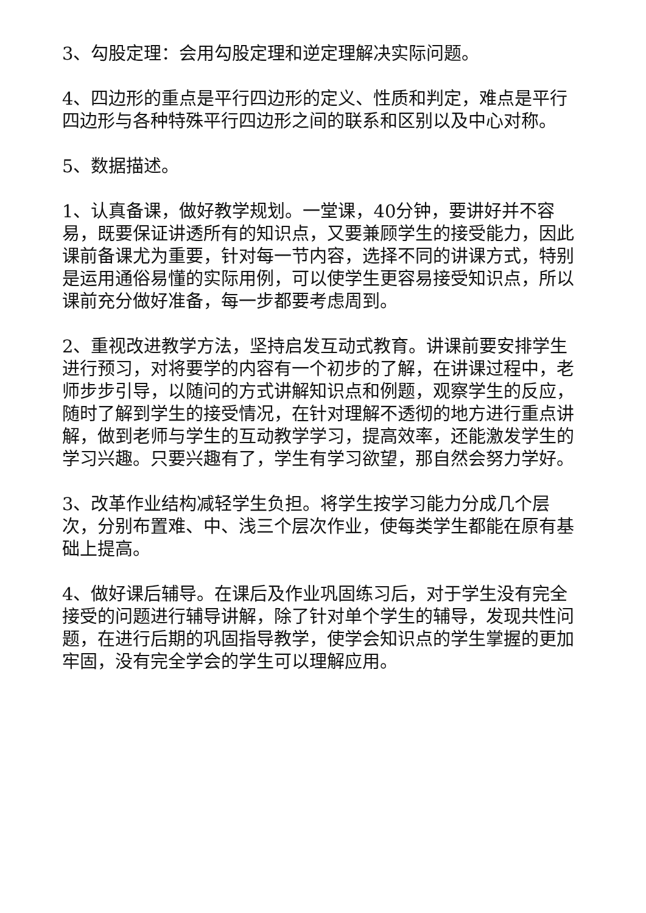3、勾股定理：会用勾股定理和逆定理解决实际问题。
4、四边形的重点是平行四边形的定义、性质和判定，难点是平行四边形与各种特殊平行四边形之间的联系和区别以及中心对称。
5、数据描述。
1、认真备课，做好教学规划。一堂课，40分钟，要讲好并不容易，既要保证讲透所有的知识点，又要兼顾学生的接受能力，因此课前备课尤为重要，针对每一节内容，选择不同的讲课方式，特别是运用通俗易懂的实际用例，可以使学生更容易接受知识点，所以课前充分做好准备，每一步都要考虑周到。
2、重视改进教学方法，坚持启发互动式教育。讲课前要安排学生进行预习，对将要学的内容有一个初步的了解，在讲课过程中，老师步步引导，以随问的方式讲解知识点和例题，观察学生的反应，随时了解到学生的接受情况，在针对理解不透彻的地方进行重点讲解，做到老师与学生的互动教学学习，提高效率，还能激发学生的学习兴趣。只要兴趣有了，学生有学习欲望，那自然会努力学好。
3、改革作业结构减轻学生负担。将学生按学习能力分成几个层次，分别布置难、中、浅三个层次作业，使每类学生都能在原有基础上提高。
4、做好课后辅导。在课后及作业巩固练习后，对于学生没有完全接受的问题进行辅导讲解，除了针对单个学生的辅导，发现共性问题，在进行后期的巩固指导教学，使学会知识点的学生掌握的更加牢固，没有完全学会的学生可以理解应用。